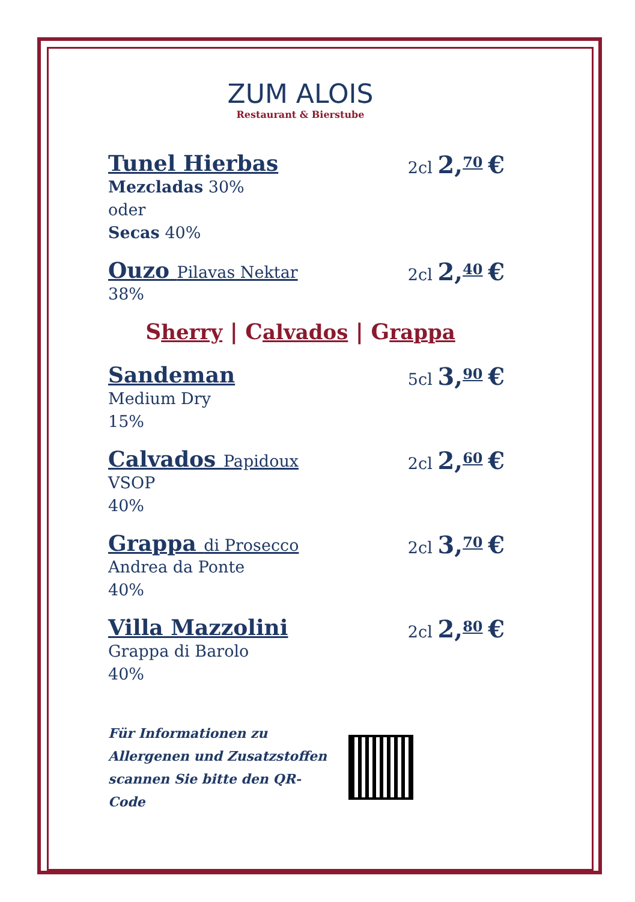ZUM ALOIS
Restaurant & Bierstube
Tunel Hierbas
Mezcladas 30%
oder
Secas 40%
2cl 2,<sup>70</sup> €
Ouzo Pilavas Nektar
38%
2cl 2,<sup>40</sup> €
Sherry | Calvados | Grappa
Sandeman
Medium Dry
15%
5cl 3,<sup>90</sup> €
Calvados Papidoux
VSOP
40%
2cl 2,<sup>60</sup> €
Grappa di Prosecco
Andrea da Ponte
40%
2cl 3,<sup>70</sup> €
Villa Mazzolini
Grappa di Barolo
40%
2cl 2,<sup>80</sup> €
Für Informationen zu Allergenen und Zusatzstoffen scannen Sie bitte den QR- Code